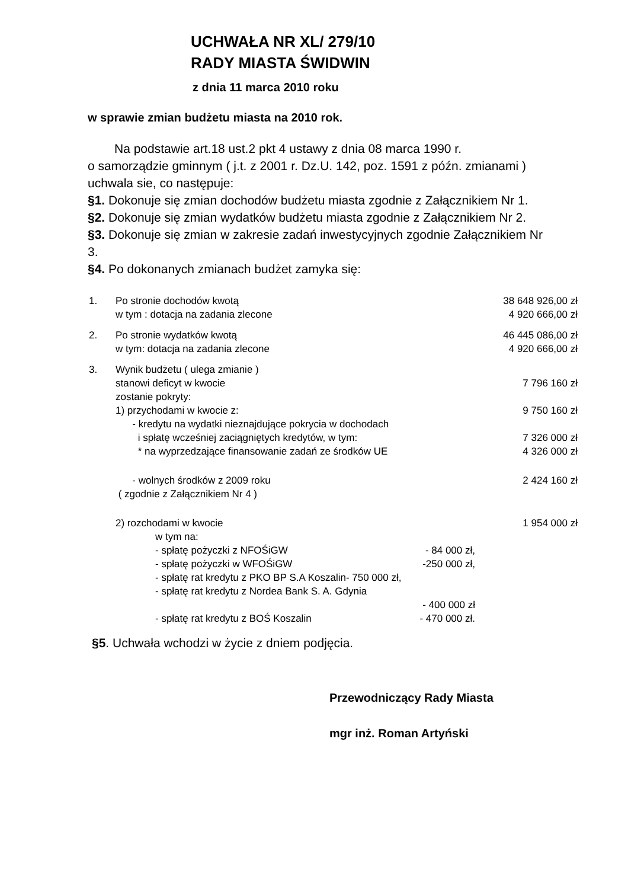UCHWAŁA NR XL/ 279/10
RADY MIASTA ŚWIDWIN
z dnia 11 marca 2010 roku
w sprawie zmian budżetu miasta na 2010 rok.
Na podstawie art.18 ust.2 pkt 4 ustawy z dnia 08 marca 1990 r.
o samorządzie gminnym ( j.t. z 2001 r. Dz.U. 142, poz. 1591 z późn. zmianami ) uchwala sie, co następuje:
§1. Dokonuje się zmian dochodów budżetu miasta zgodnie z Załącznikiem Nr 1.
§2. Dokonuje się zmian wydatków budżetu miasta zgodnie z Załącznikiem Nr 2.
§3. Dokonuje się zmian w zakresie zadań inwestycyjnych zgodnie Załącznikiem Nr 3.
§4. Po dokonanych zmianach budżet zamyka się:
1. Po stronie dochodów kwotą 38 648 926,00 zł
w tym : dotacja na zadania zlecone 4 920 666,00 zł
2. Po stronie wydatków kwotą 46 445 086,00 zł
w tym: dotacja na zadania zlecone 4 920 666,00 zł
3. Wynik budżetu ( ulega zmianie )
stanowi deficyt w kwocie 7 796 160 zł
zostanie pokryty:
1) przychodami w kwocie z: 9 750 160 zł
- kredytu na wydatki nieznajdujące pokrycia w dochodach
i spłatę wcześniej zaciągniętych kredytów, w tym: 7 326 000 zł
* na wyprzedzające finansowanie zadań ze środków UE 4 326 000 zł
- wolnych środków z 2009 roku 2 424 160 zł
( zgodnie z Załącznikiem Nr 4 )
2) rozchodami w kwocie 1 954 000 zł
w tym na:
- spłatę pożyczki z NFOŚiGW - 84 000 zł,
- spłatę pożyczki w WFOŚiGW -250 000 zł,
- spłatę rat kredytu z PKO BP S.A Koszalin- 750 000 zł,
- spłatę rat kredytu z Nordea Bank S. A. Gdynia
- 400 000 zł
- spłatę rat kredytu z BOŚ Koszalin - 470 000 zł.
§5. Uchwała wchodzi w życie z dniem podjęcia.
Przewodniczący Rady Miasta
mgr inż. Roman Artyński